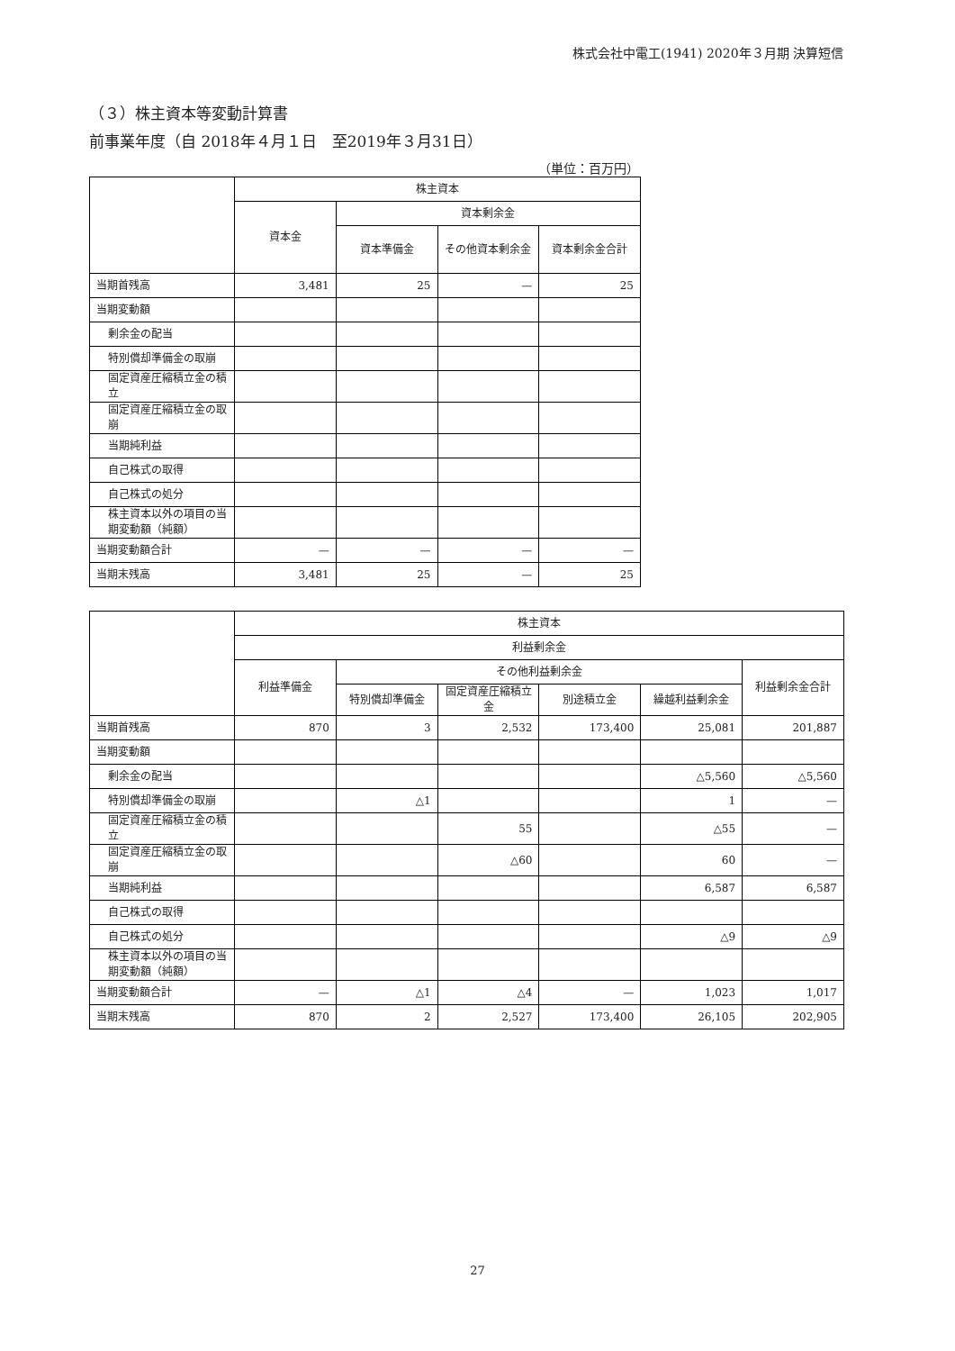株式会社中電工(1941) 2020年３月期 決算短信
（３）株主資本等変動計算書
前事業年度（自 2018年４月１日　至2019年３月31日）
（単位：百万円）
| | 株主資本 | | | |
| --- | --- | --- | --- | --- |
| | 資本金 | 資本剰余金 | | |
| | | 資本準備金 | その他資本剰余金 | 資本剰余金合計 |
| 当期首残高 | 3,481 | 25 | — | 25 |
| 当期変動額 | | | | |
| 剰余金の配当 | | | | |
| 特別償却準備金の取崩 | | | | |
| 固定資産圧縮積立金の積立 | | | | |
| 固定資産圧縮積立金の取崩 | | | | |
| 当期純利益 | | | | |
| 自己株式の取得 | | | | |
| 自己株式の処分 | | | | |
| 株主資本以外の項目の当期変動額（純額） | | | | |
| 当期変動額合計 | — | — | — | — |
| 当期末残高 | 3,481 | 25 | — | 25 |
| | 株主資本 | | | | | |
| --- | --- | --- | --- | --- | --- | --- |
| | 利益剰余金 | | | | | |
| | 利益準備金 | その他利益剰余金 | | | | 利益剰余金合計 |
| | | 特別償却準備金 | 固定資産圧縮積立金 | 別途積立金 | 繰越利益剰余金 | |
| 当期首残高 | 870 | 3 | 2,532 | 173,400 | 25,081 | 201,887 |
| 当期変動額 | | | | | | |
| 剰余金の配当 | | | | | △5,560 | △5,560 |
| 特別償却準備金の取崩 | | △1 | | | 1 | — |
| 固定資産圧縮積立金の積立 | | | 55 | | △55 | — |
| 固定資産圧縮積立金の取崩 | | | △60 | | 60 | — |
| 当期純利益 | | | | | 6,587 | 6,587 |
| 自己株式の取得 | | | | | | |
| 自己株式の処分 | | | | | △9 | △9 |
| 株主資本以外の項目の当期変動額（純額） | | | | | | |
| 当期変動額合計 | — | △1 | △4 | — | 1,023 | 1,017 |
| 当期末残高 | 870 | 2 | 2,527 | 173,400 | 26,105 | 202,905 |
27